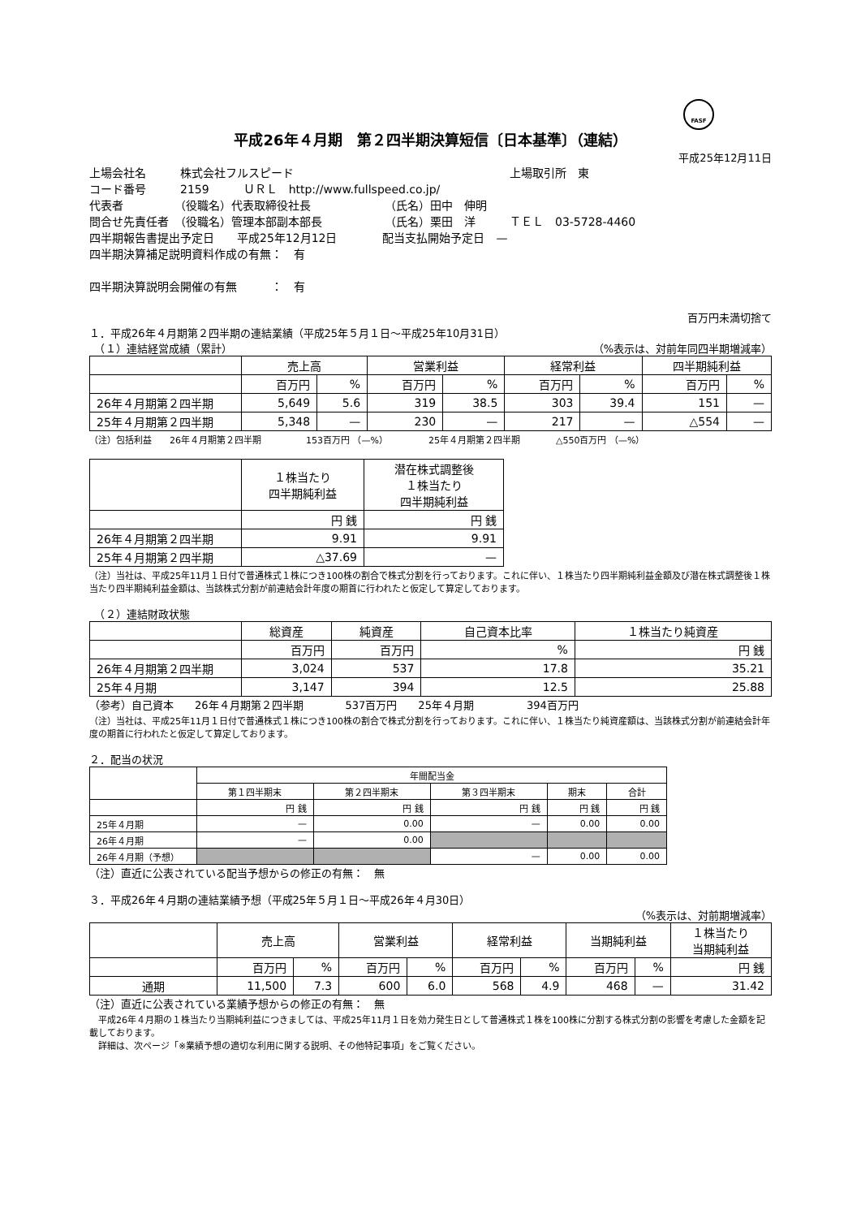FASF
平成26年４月期　第２四半期決算短信〔日本基準〕（連結）
平成25年12月11日
上場会社名　　　株式会社フルスピード　　　　　　　　　　　　　　　　　　　上場取引所　東
コード番号　　　2159　　　ＵＲＬ　http://www.fullspeed.co.jp/
代表者　　　　　（役職名）代表取締役社長　　　　　　　（氏名）田中　伸明
問合せ先責任者　（役職名）管理本部副本部長　　　　　　（氏名）栗田　洋　　　ＴＥＬ　03-5728-4460
四半期報告書提出予定日　　平成25年12月12日　　　　配当支払開始予定日　—
四半期決算補足説明資料作成の有無：　有
四半期決算説明会開催の有無　　　：　有
百万円未満切捨て
１．平成26年４月期第２四半期の連結業績（平成25年５月１日～平成25年10月31日）
　（１）連結経営成績（累計） （%表示は、対前年同四半期増減率）
| | 売上高 | | 営業利益 | | 経常利益 | | 四半期純利益 | |
| --- | --- | --- | --- | --- | --- | --- | --- | --- |
| | 百万円 | % | 百万円 | % | 百万円 | % | 百万円 | % |
| 26年４月期第２四半期 | 5,649 | 5.6 | 319 | 38.5 | 303 | 39.4 | 151 | — |
| 25年４月期第２四半期 | 5,348 | — | 230 | — | 217 | — | △554 | — |
（注）包括利益　　26年４月期第２四半期　　　　　153百万円 （—%）　　　　　25年４月期第２四半期　　　　△550百万円 （—%）
| | １株当たり 四半期純利益 | 潜在株式調整後 １株当たり 四半期純利益 |
| --- | --- | --- |
| | 円 銭 | 円 銭 |
| 26年４月期第２四半期 | 9.91 | 9.91 |
| 25年４月期第２四半期 | △37.69 | — |
（注）当社は、平成25年11月１日付で普通株式１株につき100株の割合で株式分割を行っております。これに伴い、１株当たり四半期純利益金額及び潜在株式調整後１株当たり四半期純利益金額は、当該株式分割が前連結会計年度の期首に行われたと仮定して算定しております。
　（２）連結財政状態
| | 総資産 | 純資産 | 自己資本比率 | １株当たり純資産 |
| --- | --- | --- | --- | --- |
| | 百万円 | 百万円 | % | 円 銭 |
| 26年４月期第２四半期 | 3,024 | 537 | 17.8 | 35.21 |
| 25年４月期 | 3,147 | 394 | 12.5 | 25.88 |
（参考）自己資本　　26年４月期第２四半期　　　　537百万円　　25年４月期　　　　　394百万円
（注）当社は、平成25年11月１日付で普通株式１株につき100株の割合で株式分割を行っております。これに伴い、１株当たり純資産額は、当該株式分割が前連結会計年度の期首に行われたと仮定して算定しております。
２．配当の状況
| | 年間配当金 | | | | |
| --- | --- | --- | --- | --- | --- |
| | 第１四半期末 | 第２四半期末 | 第３四半期末 | 期末 | 合計 |
| | 円 銭 | 円 銭 | 円 銭 | 円 銭 | 円 銭 |
| 25年４月期 | — | 0.00 | — | 0.00 | 0.00 |
| 26年４月期 | — | 0.00 | | | |
| 26年４月期（予想） | | | — | 0.00 | 0.00 |
（注）直近に公表されている配当予想からの修正の有無：　無
３．平成26年４月期の連結業績予想（平成25年５月１日～平成26年４月30日）
（%表示は、対前期増減率）
| | 売上高 | | 営業利益 | | 経常利益 | | 当期純利益 | | １株当たり 当期純利益 |
| --- | --- | --- | --- | --- | --- | --- | --- | --- | --- |
| | 百万円 | % | 百万円 | % | 百万円 | % | 百万円 | % | 円 銭 |
| 通期 | 11,500 | 7.3 | 600 | 6.0 | 568 | 4.9 | 468 | — | 31.42 |
（注）直近に公表されている業績予想からの修正の有無：　無
　平成26年４月期の１株当たり当期純利益につきましては、平成25年11月１日を効力発生日として普通株式１株を100株に分割する株式分割の影響を考慮した金額を記載しております。
　詳細は、次ページ「※業績予想の適切な利用に関する説明、その他特記事項」をご覧ください。